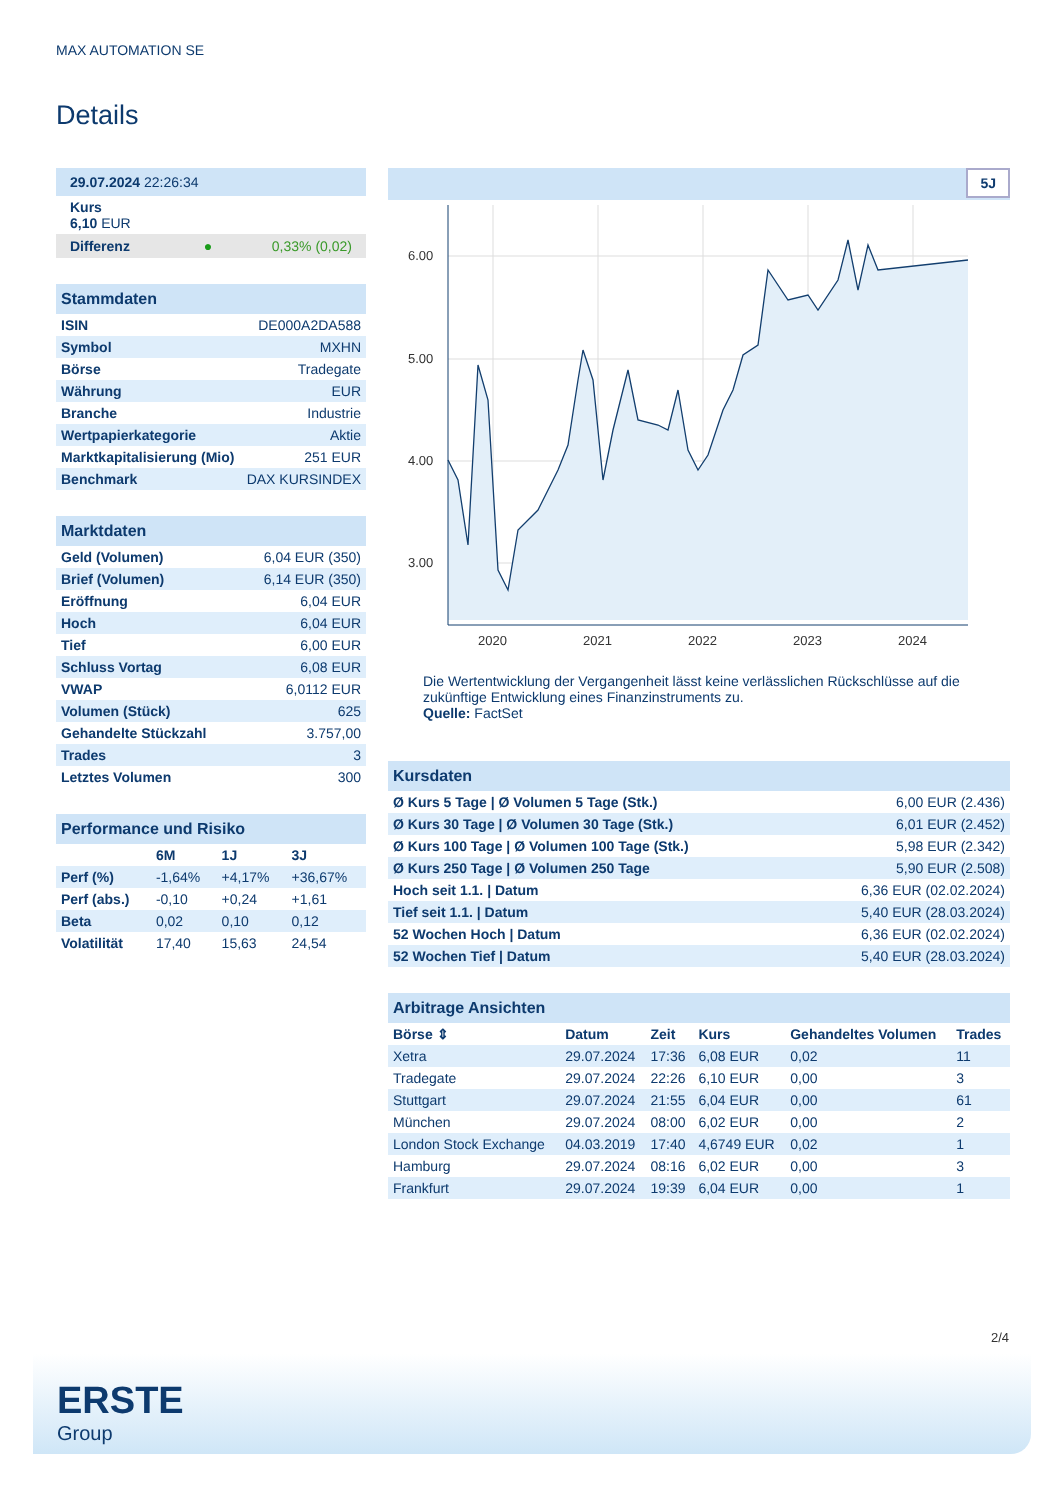MAX AUTOMATION SE
Details
| 29.07.2024 22:26:34 |
| Kurs 6,10 EUR |
| Differenz ● 0,33% (0,02) |
| Stammdaten | |
| ISIN | DE000A2DA588 |
| Symbol | MXHN |
| Börse | Tradegate |
| Währung | EUR |
| Branche | Industrie |
| Wertpapierkategorie | Aktie |
| Marktkapitalisierung (Mio) | 251 EUR |
| Benchmark | DAX KURSINDEX |
| Marktdaten | |
| Geld (Volumen) | 6,04 EUR (350) |
| Brief (Volumen) | 6,14 EUR (350) |
| Eröffnung | 6,04 EUR |
| Hoch | 6,04 EUR |
| Tief | 6,00 EUR |
| Schluss Vortag | 6,08 EUR |
| VWAP | 6,0112 EUR |
| Volumen (Stück) | 625 |
| Gehandelte Stückzahl | 3.757,00 |
| Trades | 3 |
| Letztes Volumen | 300 |
| Performance und Risiko | | | |
| | 6M | 1J | 3J |
| Perf (%) | -1,64% | +4,17% | +36,67% |
| Perf (abs.) | -0,10 | +0,24 | +1,61 |
| Beta | 0,02 | 0,10 | 0,12 |
| Volatilität | 17,40 | 15,63 | 24,54 |
5J
6.00
5.00
4.00
3.00
2020
2021
2022
2023
2024
Die Wertentwicklung der Vergangenheit lässt keine verlässlichen Rückschlüsse auf die zukünftige Entwicklung eines Finanzinstruments zu.
Quelle: FactSet
| Kursdaten | |
| Ø Kurs 5 Tage / Ø Volumen 5 Tage (Stk.) | 6,00 EUR (2.436) |
| Ø Kurs 30 Tage / Ø Volumen 30 Tage (Stk.) | 6,01 EUR (2.452) |
| Ø Kurs 100 Tage / Ø Volumen 100 Tage (Stk.) | 5,98 EUR (2.342) |
| Ø Kurs 250 Tage / Ø Volumen 250 Tage | 5,90 EUR (2.508) |
| Hoch seit 1.1. / Datum | 6,36 EUR (02.02.2024) |
| Tief seit 1.1. / Datum | 5,40 EUR (28.03.2024) |
| 52 Wochen Hoch / Datum | 6,36 EUR (02.02.2024) |
| 52 Wochen Tief / Datum | 5,40 EUR (28.03.2024) |
| Arbitrage Ansichten | | | | | |
| Börse ⇕ | Datum | Zeit | Kurs | Gehandeltes Volumen | Trades |
| Xetra | 29.07.2024 | 17:36 | 6,08 EUR | 0,02 | 11 |
| Tradegate | 29.07.2024 | 22:26 | 6,10 EUR | 0,00 | 3 |
| Stuttgart | 29.07.2024 | 21:55 | 6,04 EUR | 0,00 | 61 |
| München | 29.07.2024 | 08:00 | 6,02 EUR | 0,00 | 2 |
| London Stock Exchange | 04.03.2019 | 17:40 | 4,6749 EUR | 0,02 | 1 |
| Hamburg | 29.07.2024 | 08:16 | 6,02 EUR | 0,00 | 3 |
| Frankfurt | 29.07.2024 | 19:39 | 6,04 EUR | 0,00 | 1 |
2/4
ERSTE
Group